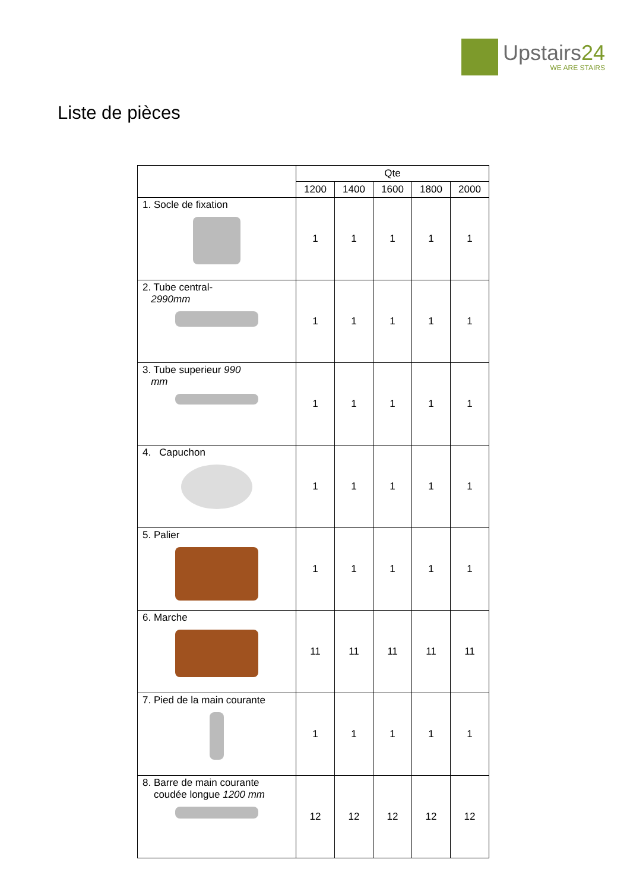Upstairs24
WE ARE STAIRS
Liste de pièces
| | Qte | | | | |
| --- | --- | --- | --- | --- | --- |
| | 1200 | 1400 | 1600 | 1800 | 2000 |
| 1. Socle de fixation | 1 | 1 | 1 | 1 | 1 |
| 2. Tube central- 2990mm | 1 | 1 | 1 | 1 | 1 |
| 3. Tube superieur 990 mm | 1 | 1 | 1 | 1 | 1 |
| 4. Capuchon | 1 | 1 | 1 | 1 | 1 |
| 5. Palier | 1 | 1 | 1 | 1 | 1 |
| 6. Marche | 11 | 11 | 11 | 11 | 11 |
| 7. Pied de la main courante | 1 | 1 | 1 | 1 | 1 |
| 8. Barre de main courante coudée longue 1200 mm | 12 | 12 | 12 | 12 | 12 |